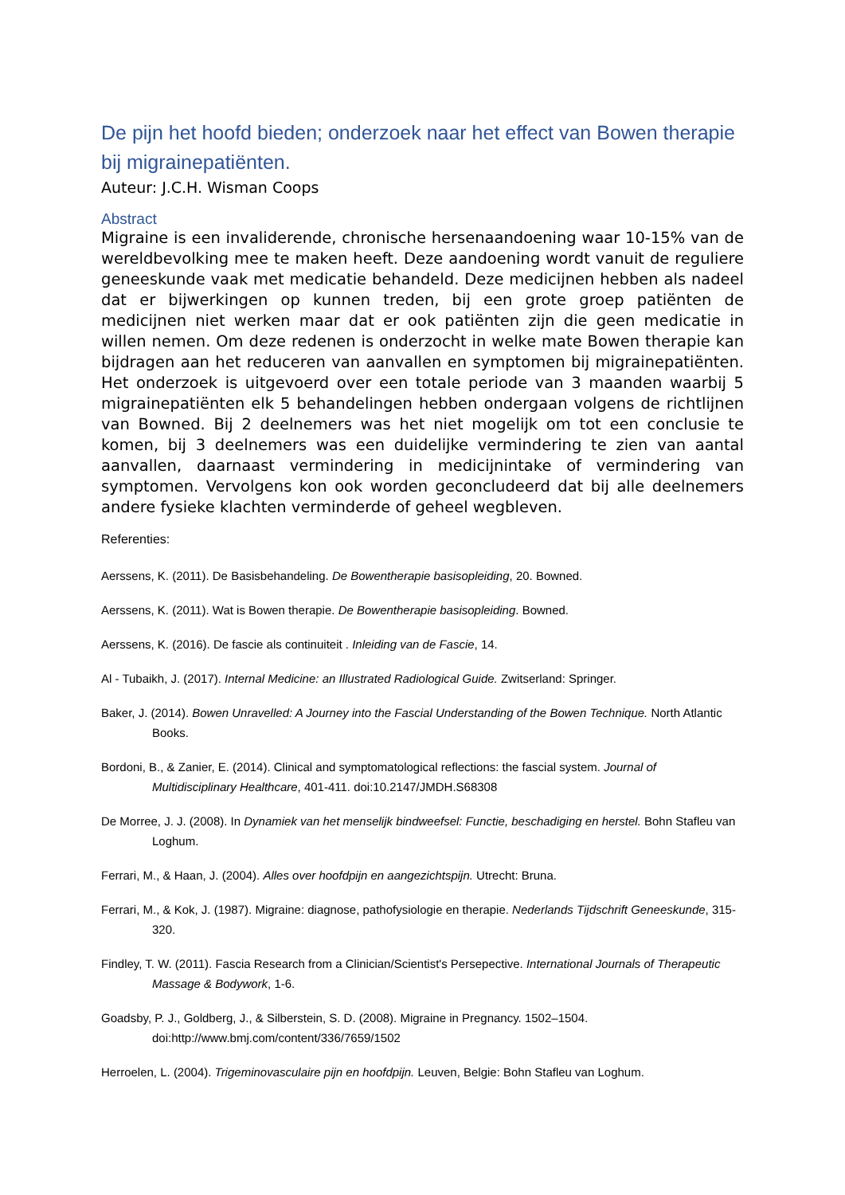De pijn het hoofd bieden; onderzoek naar het effect van Bowen therapie bij migrainepatiënten.
Auteur: J.C.H. Wisman Coops
Abstract
Migraine is een invaliderende, chronische hersenaandoening waar 10-15% van de wereldbevolking mee te maken heeft. Deze aandoening wordt vanuit de reguliere geneeskunde vaak met medicatie behandeld. Deze medicijnen hebben als nadeel dat er bijwerkingen op kunnen treden, bij een grote groep patiënten de medicijnen niet werken maar dat er ook patiënten zijn die geen medicatie in willen nemen. Om deze redenen is onderzocht in welke mate Bowen therapie kan bijdragen aan het reduceren van aanvallen en symptomen bij migrainepatiënten. Het onderzoek is uitgevoerd over een totale periode van 3 maanden waarbij 5 migrainepatiënten elk 5 behandelingen hebben ondergaan volgens de richtlijnen van Bowned. Bij 2 deelnemers was het niet mogelijk om tot een conclusie te komen, bij 3 deelnemers was een duidelijke vermindering te zien van aantal aanvallen, daarnaast vermindering in medicijnintake of vermindering van symptomen. Vervolgens kon ook worden geconcludeerd dat bij alle deelnemers andere fysieke klachten verminderde of geheel wegbleven.
Referenties:
Aerssens, K. (2011). De Basisbehandeling. De Bowentherapie basisopleiding, 20. Bowned.
Aerssens, K. (2011). Wat is Bowen therapie. De Bowentherapie basisopleiding. Bowned.
Aerssens, K. (2016). De fascie als continuiteit . Inleiding van de Fascie, 14.
Al - Tubaikh, J. (2017). Internal Medicine: an Illustrated Radiological Guide. Zwitserland: Springer.
Baker, J. (2014). Bowen Unravelled: A Journey into the Fascial Understanding of the Bowen Technique. North Atlantic Books.
Bordoni, B., & Zanier, E. (2014). Clinical and symptomatological reflections: the fascial system. Journal of Multidisciplinary Healthcare, 401-411. doi:10.2147/JMDH.S68308
De Morree, J. J. (2008). In Dynamiek van het menselijk bindweefsel: Functie, beschadiging en herstel. Bohn Stafleu van Loghum.
Ferrari, M., & Haan, J. (2004). Alles over hoofdpijn en aangezichtspijn. Utrecht: Bruna.
Ferrari, M., & Kok, J. (1987). Migraine: diagnose, pathofysiologie en therapie. Nederlands Tijdschrift Geneeskunde, 315-320.
Findley, T. W. (2011). Fascia Research from a Clinician/Scientist's Persepective. International Journals of Therapeutic Massage & Bodywork, 1-6.
Goadsby, P. J., Goldberg, J., & Silberstein, S. D. (2008). Migraine in Pregnancy. 1502–1504. doi:http://www.bmj.com/content/336/7659/1502
Herroelen, L. (2004). Trigeminovasculaire pijn en hoofdpijn. Leuven, Belgie: Bohn Stafleu van Loghum.